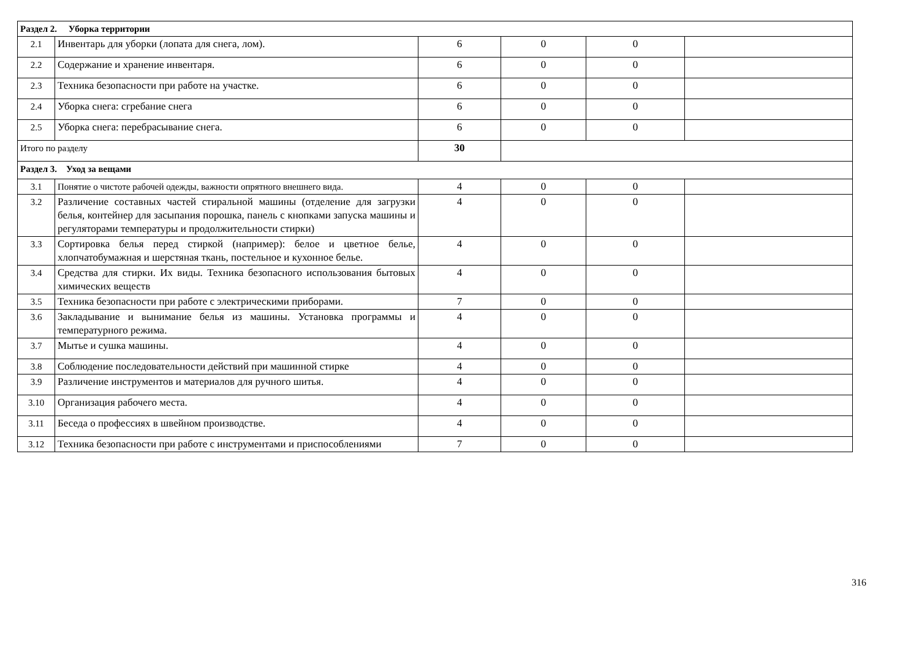| Раздел 2. Уборка территории | | | | | |
| 2.1 | Инвентарь для уборки (лопата для снега, лом). | 6 | 0 | 0 | |
| 2.2 | Содержание и хранение инвентаря. | 6 | 0 | 0 | |
| 2.3 | Техника безопасности при работе на участке. | 6 | 0 | 0 | |
| 2.4 | Уборка снега: сгребание снега | 6 | 0 | 0 | |
| 2.5 | Уборка снега: перебрасывание снега. | 6 | 0 | 0 | |
| Итого по разделу | | 30 | | | |
| Раздел 3. Уход за вещами | | | | | |
| 3.1 | Понятие о чистоте рабочей одежды, важности опрятного внешнего вида. | 4 | 0 | 0 | |
| 3.2 | Различение составных частей стиральной машины (отделение для загрузки белья, контейнер для засыпания порошка, панель с кнопками запуска машины и регуляторами температуры и продолжительности стирки) | 4 | 0 | 0 | |
| 3.3 | Сортировка белья перед стиркой (например): белое и цветное белье, хлопчатобумажная и шерстяная ткань, постельное и кухонное белье. | 4 | 0 | 0 | |
| 3.4 | Средства для стирки. Их виды. Техника безопасного использования бытовых химических веществ | 4 | 0 | 0 | |
| 3.5 | Техника безопасности при работе с электрическими приборами. | 7 | 0 | 0 | |
| 3.6 | Закладывание и вынимание белья из машины. Установка программы и температурного режима. | 4 | 0 | 0 | |
| 3.7 | Мытье и сушка машины. | 4 | 0 | 0 | |
| 3.8 | Соблюдение последовательности действий при машинной стирке | 4 | 0 | 0 | |
| 3.9 | Различение инструментов и материалов для ручного шитья. | 4 | 0 | 0 | |
| 3.10 | Организация рабочего места. | 4 | 0 | 0 | |
| 3.11 | Беседа о профессиях в швейном производстве. | 4 | 0 | 0 | |
| 3.12 | Техника безопасности при работе с инструментами и приспособлениями | 7 | 0 | 0 | |
316